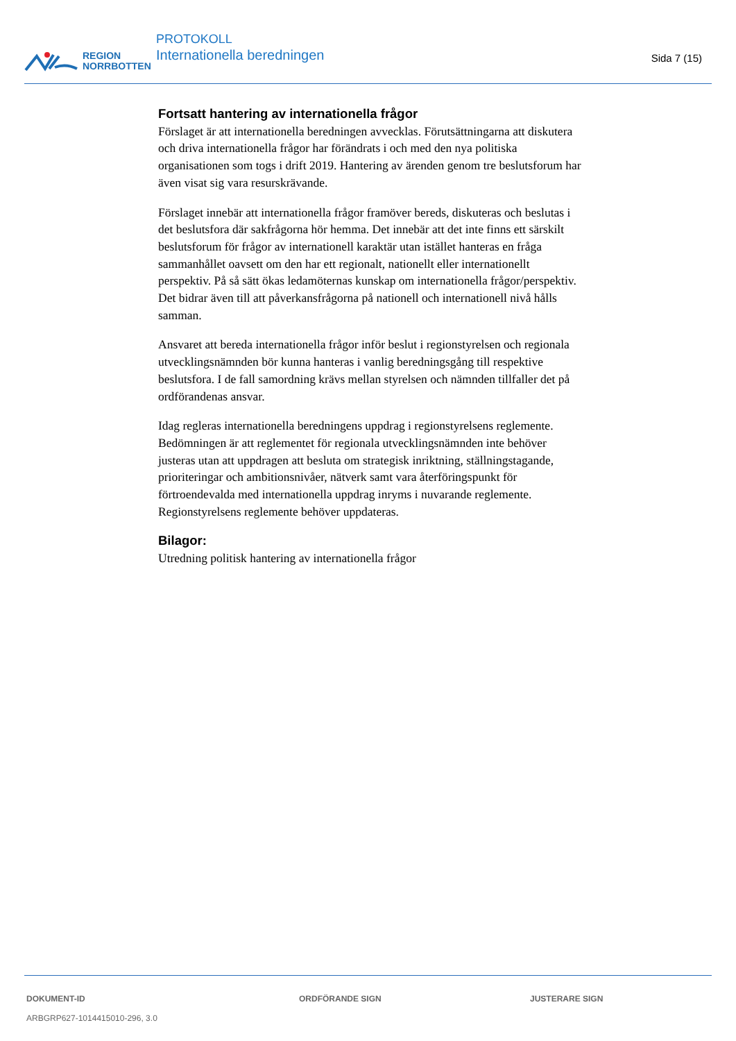REGION
NORRBOTTEN
PROTOKOLL
Internationella beredningen
Sida 7 (15)
Fortsatt hantering av internationella frågor
Förslaget är att internationella beredningen avvecklas. Förutsättningarna att diskutera och driva internationella frågor har förändrats i och med den nya politiska organisationen som togs i drift 2019. Hantering av ärenden genom tre beslutsforum har även visat sig vara resurskrävande.
Förslaget innebär att internationella frågor framöver bereds, diskuteras och beslutas i det beslutsfora där sakfrågorna hör hemma. Det innebär att det inte finns ett särskilt beslutsforum för frågor av internationell karaktär utan istället hanteras en fråga sammanhållet oavsett om den har ett regionalt, nationellt eller internationellt perspektiv. På så sätt ökas ledamöternas kunskap om internationella frågor/perspektiv. Det bidrar även till att påverkansfrågorna på nationell och internationell nivå hålls samman.
Ansvaret att bereda internationella frågor inför beslut i regionstyrelsen och regionala utvecklingsnämnden bör kunna hanteras i vanlig beredningsgång till respektive beslutsfora. I de fall samordning krävs mellan styrelsen och nämnden tillfaller det på ordförandenas ansvar.
Idag regleras internationella beredningens uppdrag i regionstyrelsens reglemente. Bedömningen är att reglementet för regionala utvecklingsnämnden inte behöver justeras utan att uppdragen att besluta om strategisk inriktning, ställningstagande, prioriteringar och ambitionsnivåer, nätverk samt vara återföringspunkt för förtroendevalda med internationella uppdrag inryms i nuvarande reglemente. Regionstyrelsens reglemente behöver uppdateras.
Bilagor:
Utredning politisk hantering av internationella frågor
DOKUMENT-ID
ARBGRP627-1014415010-296, 3.0
ORDFÖRANDE SIGN JUSTERARE SIGN